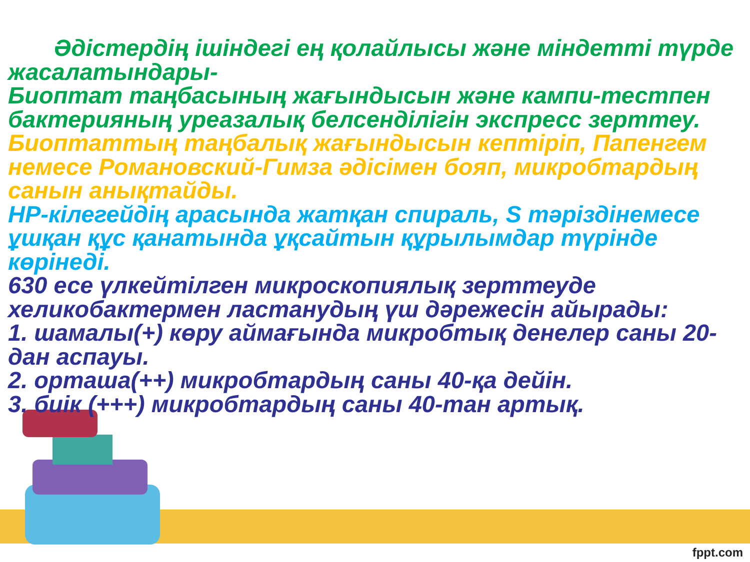Әдістердің ішіндегі ең қолайлысы және міндетті түрде жасалатындары-
Биоптат таңбасының жағындысын және кампи-тестпен бактерияның уреазалық белсенділігін экспресс зерттеу.
Биоптаттың таңбалық жағындысын кептіріп, Папенгем немесе Романовский-Гимза әдісімен бояп, микробтардың санын анықтайды.
НР-кілегейдің арасында жатқан спираль, S тәріздінемесе ұшқан құс қанатында ұқсайтын құрылымдар түрінде көрінеді.
630 есе үлкейтілген микроскопиялық зерттеуде хеликобактермен ластанудың үш дәрежесін айырады:
1. шамалы(+) көру аймағында микробтық денелер саны 20-дан аспауы.
2. орташа(++) микробтардың саны 40-қа дейін.
3. биік (+++) микробтардың саны 40-тан артық.
fppt.com